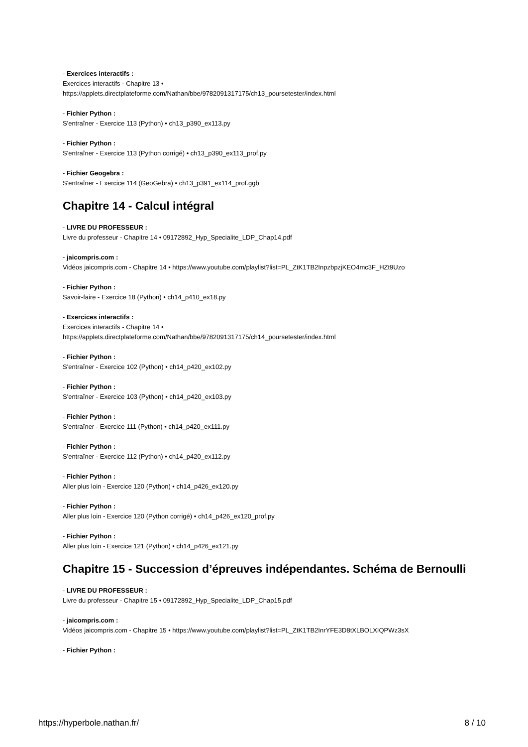- Exercices interactifs :
Exercices interactifs - Chapitre 13 •
https://applets.directplateforme.com/Nathan/bbe/9782091317175/ch13_poursetester/index.html
- Fichier Python :
S'entraîner - Exercice 113 (Python) • ch13_p390_ex113.py
- Fichier Python :
S'entraîner - Exercice 113 (Python corrigé) • ch13_p390_ex113_prof.py
- Fichier Geogebra :
S'entraîner - Exercice 114 (GeoGebra) • ch13_p391_ex114_prof.ggb
Chapitre 14 - Calcul intégral
- LIVRE DU PROFESSEUR :
Livre du professeur - Chapitre 14 • 09172892_Hyp_Specialite_LDP_Chap14.pdf
- jaicompris.com :
Vidéos jaicompris.com - Chapitre 14 • https://www.youtube.com/playlist?list=PL_ZtK1TB2InpzbpzjKEO4mc3F_HZt9Uzo
- Fichier Python :
Savoir-faire - Exercice 18 (Python) • ch14_p410_ex18.py
- Exercices interactifs :
Exercices interactifs - Chapitre 14 •
https://applets.directplateforme.com/Nathan/bbe/9782091317175/ch14_poursetester/index.html
- Fichier Python :
S'entraîner - Exercice 102 (Python) • ch14_p420_ex102.py
- Fichier Python :
S'entraîner - Exercice 103 (Python) • ch14_p420_ex103.py
- Fichier Python :
S'entraîner - Exercice 111 (Python) • ch14_p420_ex111.py
- Fichier Python :
S'entraîner - Exercice 112 (Python) • ch14_p420_ex112.py
- Fichier Python :
Aller plus loin - Exercice 120 (Python) • ch14_p426_ex120.py
- Fichier Python :
Aller plus loin - Exercice 120 (Python corrigé) • ch14_p426_ex120_prof.py
- Fichier Python :
Aller plus loin - Exercice 121 (Python) • ch14_p426_ex121.py
Chapitre 15 - Succession d’épreuves indépendantes. Schéma de Bernoulli
- LIVRE DU PROFESSEUR :
Livre du professeur - Chapitre 15 • 09172892_Hyp_Specialite_LDP_Chap15.pdf
- jaicompris.com :
Vidéos jaicompris.com - Chapitre 15 • https://www.youtube.com/playlist?list=PL_ZtK1TB2InrYFE3D8tXLBOLXIQPWz3sX
- Fichier Python :
https://hyperbole.nathan.fr/ 8 / 10